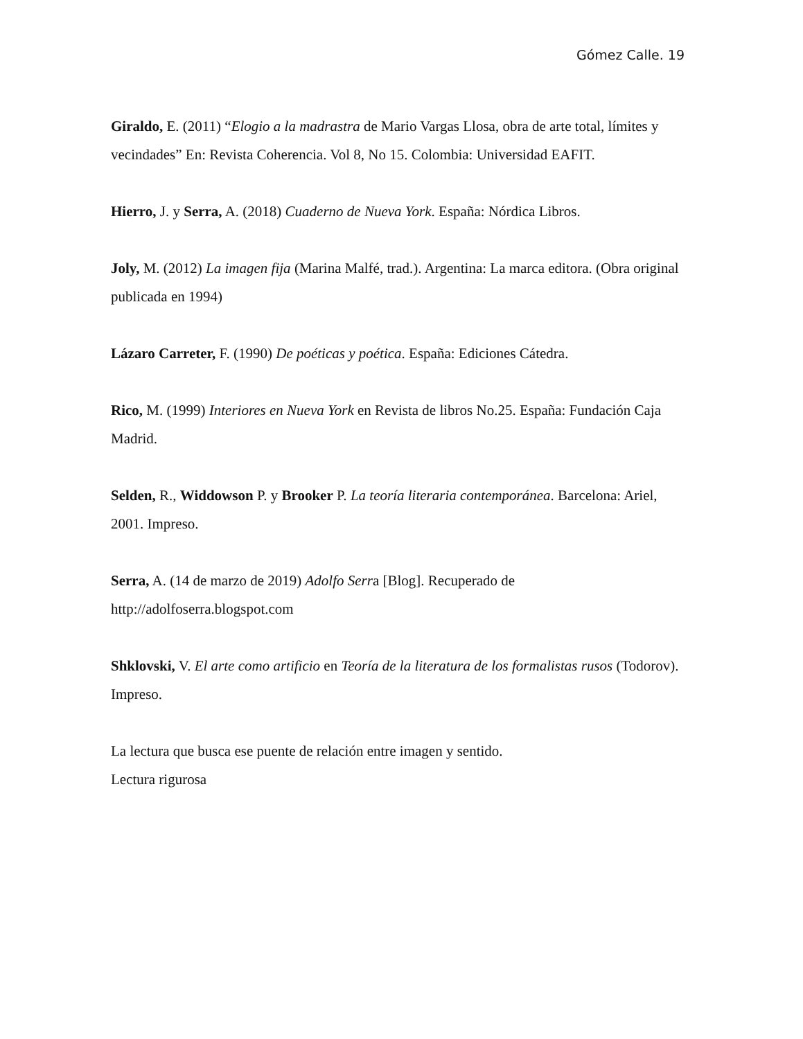Gómez Calle. 19
Giraldo, E. (2011) “Elogio a la madrastra de Mario Vargas Llosa, obra de arte total, límites y vecindades” En: Revista Coherencia. Vol 8, No 15. Colombia: Universidad EAFIT.
Hierro, J. y Serra, A. (2018) Cuaderno de Nueva York. España: Nórdica Libros.
Joly, M. (2012) La imagen fija (Marina Malfé, trad.). Argentina: La marca editora. (Obra original publicada en 1994)
Lázaro Carreter, F. (1990) De poéticas y poética. España: Ediciones Cátedra.
Rico, M. (1999) Interiores en Nueva York en Revista de libros No.25. España: Fundación Caja Madrid.
Selden, R., Widdowson P. y Brooker P. La teoría literaria contemporánea. Barcelona: Ariel, 2001. Impreso.
Serra, A. (14 de marzo de 2019) Adolfo Serra [Blog]. Recuperado de http://adolfoserra.blogspot.com
Shklovski, V. El arte como artificio en Teoría de la literatura de los formalistas rusos (Todorov). Impreso.
La lectura que busca ese puente de relación entre imagen y sentido.
Lectura rigurosa